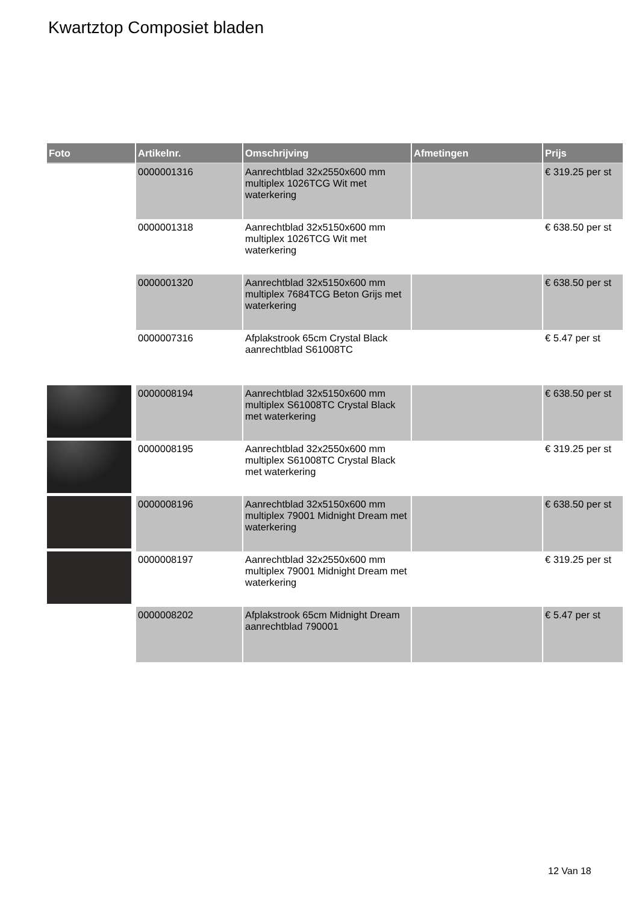Kwartztop Composiet bladen
| Foto | Artikelnr. | Omschrijving | Afmetingen | Prijs |
| --- | --- | --- | --- | --- |
| | 0000001316 | Aanrechtblad 32x2550x600 mm multiplex 1026TCG Wit met waterkering | | € 319.25 per st |
| | 0000001318 | Aanrechtblad 32x5150x600 mm multiplex 1026TCG Wit met waterkering | | € 638.50 per st |
| | 0000001320 | Aanrechtblad 32x5150x600 mm multiplex 7684TCG Beton Grijs met waterkering | | € 638.50 per st |
| | 0000007316 | Afplakstrook 65cm Crystal Black aanrechtblad S61008TC | | € 5.47 per st |
| | 0000008194 | Aanrechtblad 32x5150x600 mm multiplex S61008TC Crystal Black met waterkering | | € 638.50 per st |
| | 0000008195 | Aanrechtblad 32x2550x600 mm multiplex S61008TC Crystal Black met waterkering | | € 319.25 per st |
| | 0000008196 | Aanrechtblad 32x5150x600 mm multiplex 79001 Midnight Dream met waterkering | | € 638.50 per st |
| | 0000008197 | Aanrechtblad 32x2550x600 mm multiplex 79001 Midnight Dream met waterkering | | € 319.25 per st |
| | 0000008202 | Afplakstrook 65cm Midnight Dream aanrechtblad 790001 | | € 5.47 per st |
12 Van 18